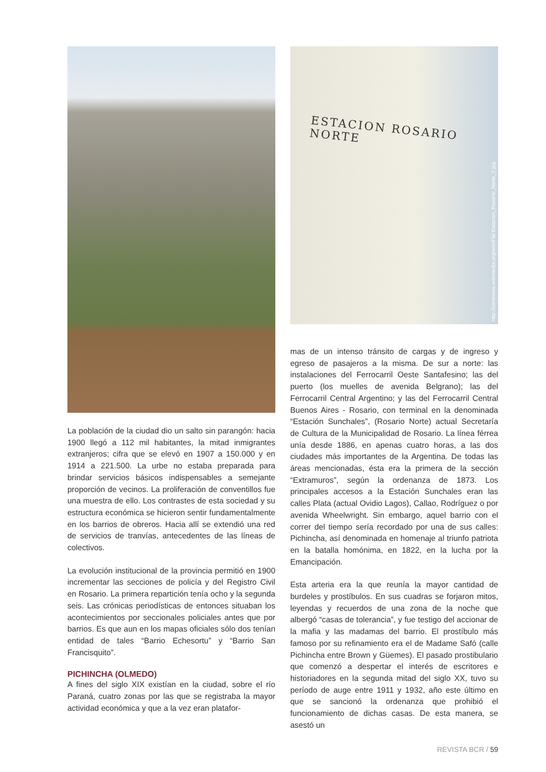La población de la ciudad dio un salto sin parangón: hacia 1900 llegó a 112 mil habitantes, la mitad inmigrantes extranjeros; cifra que se elevó en 1907 a 150.000 y en 1914 a 221.500. La urbe no estaba preparada para brindar servicios básicos indispensables a semejante proporción de vecinos. La proliferación de conventillos fue una muestra de ello. Los contrastes de esta sociedad y su estructura económica se hicieron sentir fundamentalmente en los barrios de obreros. Hacia allí se extendió una red de servicios de tranvías, antecedentes de las líneas de colectivos.
La evolución institucional de la provincia permitió en 1900 incrementar las secciones de policía y del Registro Civil en Rosario. La primera repartición tenía ocho y la segunda seis. Las crónicas periodísticas de entonces situaban los acontecimientos por seccionales policiales antes que por barrios. Es que aun en los mapas oficiales sólo dos tenían entidad de tales “Barrio Echesortu” y “Barrio San Francisquito”.
PICHINCHA (OLMEDO)
A fines del siglo XIX existían en la ciudad, sobre el río Paraná, cuatro zonas por las que se registraba la mayor actividad económica y que a la vez eran platafor-
ESTACION ROSARIO NORTE
http://commons.wikimedia.org/wiki/File:Estacion_Rosario_Norte_3.jpg
mas de un intenso tránsito de cargas y de ingreso y egreso de pasajeros a la misma. De sur a norte: las instalaciones del Ferrocarril Oeste Santafesino; las del puerto (los muelles de avenida Belgrano); las del Ferrocarril Central Argentino; y las del Ferrocarril Central Buenos Aires - Rosario, con terminal en la denominada “Estación Sunchales”, (Rosario Norte) actual Secretaría de Cultura de la Municipalidad de Rosario. La línea férrea unía desde 1886, en apenas cuatro horas, a las dos ciudades más importantes de la Argentina. De todas las áreas mencionadas, ésta era la primera de la sección “Extramuros”, según la ordenanza de 1873. Los principales accesos a la Estación Sunchales eran las calles Plata (actual Ovidio Lagos), Callao, Rodríguez o por avenida Wheelwright. Sin embargo, aquel barrio con el correr del tiempo sería recordado por una de sus calles: Pichincha, así denominada en homenaje al triunfo patriota en la batalla homónima, en 1822, en la lucha por la Emancipación.
Esta arteria era la que reunía la mayor cantidad de burdeles y prostíbulos. En sus cuadras se forjaron mitos, leyendas y recuerdos de una zona de la noche que albergó “casas de tolerancia”, y fue testigo del accionar de la mafia y las madamas del barrio. El prostíbulo más famoso por su refinamiento era el de Madame Safó (calle Pichincha entre Brown y Güemes). El pasado prostibulario que comenzó a despertar el interés de escritores e historiadores en la segunda mitad del siglo XX, tuvo su período de auge entre 1911 y 1932, año este último en que se sancionó la ordenanza que prohibió el funcionamiento de dichas casas. De esta manera, se asestó un
REVISTA BCR / 59